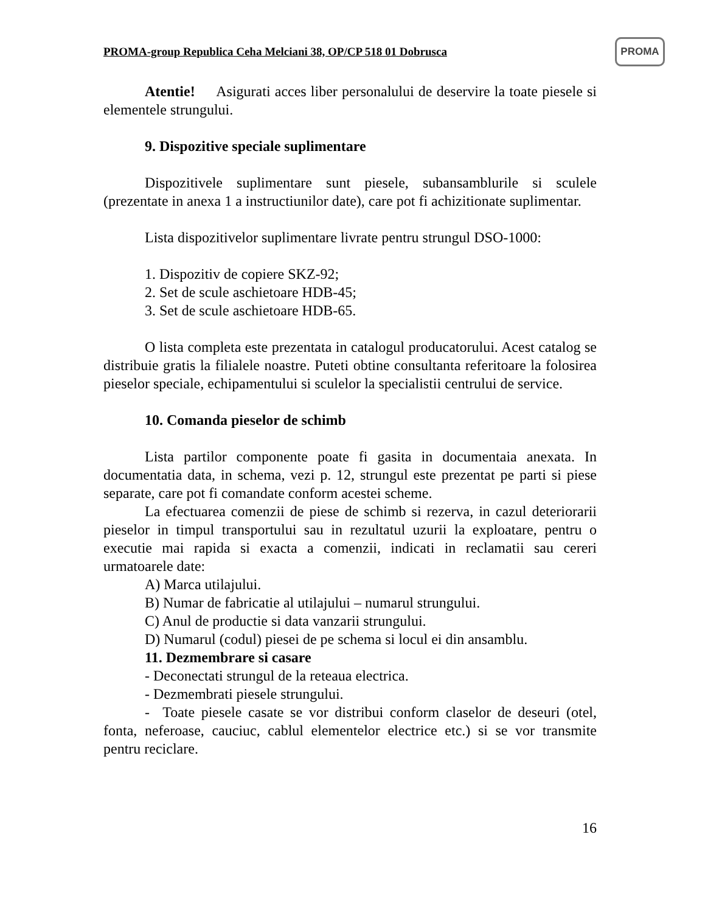PROMA-group Republica Ceha Melciani 38, OP/CP 518 01 Dobrusca
PROMA
Atentie! Asigurati acces liber personalului de deservire la toate piesele si elementele strungului.
9. Dispozitive speciale suplimentare
Dispozitivele suplimentare sunt piesele, subansamblurile si sculele (prezentate in anexa 1 a instructiunilor date), care pot fi achizitionate suplimentar.
Lista dispozitivelor suplimentare livrate pentru strungul DSO-1000:
1. Dispozitiv de copiere SKZ-92;
2. Set de scule aschietoare HDB-45;
3. Set de scule aschietoare HDB-65.
O lista completa este prezentata in catalogul producatorului. Acest catalog se distribuie gratis la filialele noastre. Puteti obtine consultanta referitoare la folosirea pieselor speciale, echipamentului si sculelor la specialistii centrului de service.
10. Comanda pieselor de schimb
Lista partilor componente poate fi gasita in documentaia anexata. In documentatia data, in schema, vezi p. 12, strungul este prezentat pe parti si piese separate, care pot fi comandate conform acestei scheme.
La efectuarea comenzii de piese de schimb si rezerva, in cazul deteriorarii pieselor in timpul transportului sau in rezultatul uzurii la exploatare, pentru o executie mai rapida si exacta a comenzii, indicati in reclamatii sau cereri urmatoarele date:
A) Marca utilajului.
B) Numar de fabricatie al utilajului – numarul strungului.
C) Anul de productie si data vanzarii strungului.
D) Numarul (codul) piesei de pe schema si locul ei din ansamblu.
11. Dezmembrare si casare
- Deconectati strungul de la reteaua electrica.
- Dezmembrati piesele strungului.
- Toate piesele casate se vor distribui conform claselor de deseuri (otel, fonta, neferoase, cauciuc, cablul elementelor electrice etc.) si se vor transmite pentru reciclare.
16